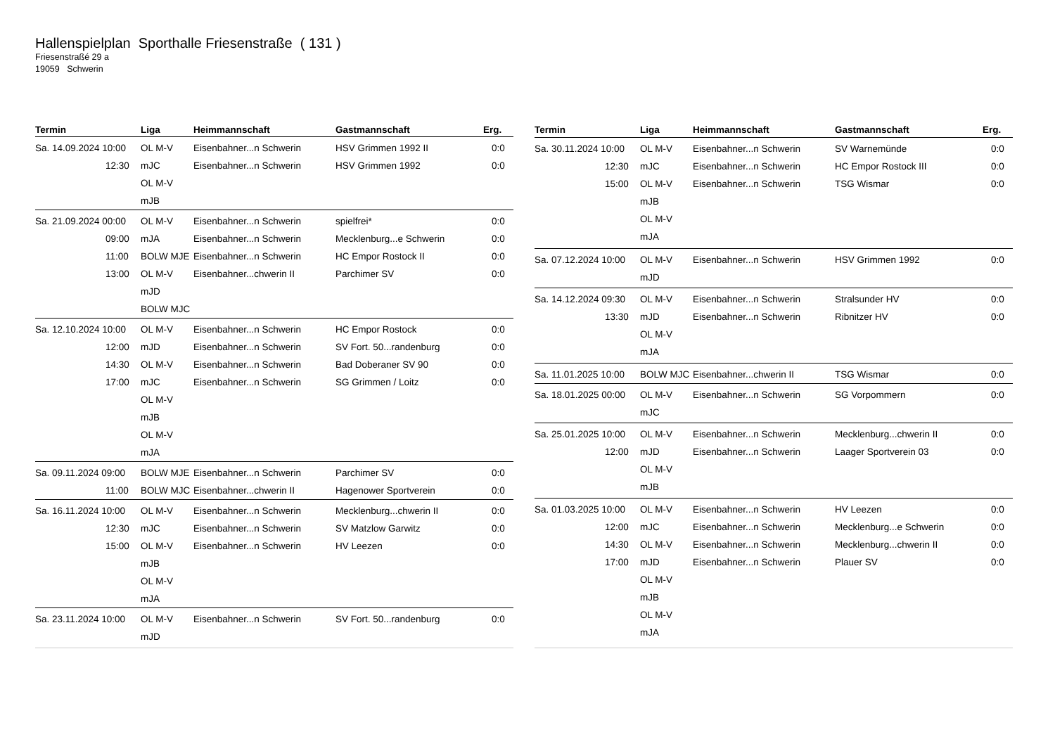Hallenspielplan Sporthalle Friesenstraße ( 131 )
Friesenstraßé 29 a
19059 Schwerin
| Termin | Liga | Heimmannschaft | Gastmannschaft | Erg. |
| --- | --- | --- | --- | --- |
| Sa. 14.09.2024 10:00 12:30 | OL M-V mJC OL M-V mJB | Eisenbahner...n Schwerin Eisenbahner...n Schwerin | HSV Grimmen 1992 II HSV Grimmen 1992 | 0:0 0:0 |
| Sa. 21.09.2024 00:00 09:00 11:00 13:00 | OL M-V mJA BOLW MJE OL M-V mJD BOLW MJC | Eisenbahner...n Schwerin Eisenbahner...n Schwerin Eisenbahner...n Schwerin Eisenbahner...chwerin II | spielfrei* Mecklenburg...e Schwerin HC Empor Rostock II Parchimer SV | 0:0 0:0 0:0 0:0 |
| Sa. 12.10.2024 10:00 12:00 14:30 17:00 | OL M-V mJD OL M-V mJC OL M-V mJB OL M-V mJA | Eisenbahner...n Schwerin Eisenbahner...n Schwerin Eisenbahner...n Schwerin Eisenbahner...n Schwerin | HC Empor Rostock SV Fort. 50...randenburg Bad Doberaner SV 90 SG Grimmen / Loitz | 0:0 0:0 0:0 0:0 |
| Sa. 09.11.2024 09:00 11:00 | BOLW MJE BOLW MJC | Eisenbahner...n Schwerin Eisenbahner...chwerin II | Parchimer SV Hagenower Sportverein | 0:0 0:0 |
| Sa. 16.11.2024 10:00 12:30 15:00 | OL M-V mJC OL M-V mJB OL M-V mJA | Eisenbahner...n Schwerin Eisenbahner...n Schwerin Eisenbahner...n Schwerin | Mecklenburg...chwerin II SV Matzlow Garwitz HV Leezen | 0:0 0:0 0:0 |
| Sa. 23.11.2024 10:00 | OL M-V mJD | Eisenbahner...n Schwerin | SV Fort. 50...randenburg | 0:0 |
| Termin | Liga | Heimmannschaft | Gastmannschaft | Erg. |
| --- | --- | --- | --- | --- |
| Sa. 30.11.2024 10:00 12:30 15:00 | OL M-V mJC OL M-V mJB OL M-V mJA | Eisenbahner...n Schwerin Eisenbahner...n Schwerin Eisenbahner...n Schwerin | SV Warnemünde HC Empor Rostock III TSG Wismar | 0:0 0:0 0:0 |
| Sa. 07.12.2024 10:00 | OL M-V mJD | Eisenbahner...n Schwerin | HSV Grimmen 1992 | 0:0 |
| Sa. 14.12.2024 09:30 13:30 | OL M-V mJD OL M-V mJA | Eisenbahner...n Schwerin Eisenbahner...n Schwerin | Stralsunder HV Ribnitzer HV | 0:0 0:0 |
| Sa. 11.01.2025 10:00 | BOLW MJC | Eisenbahner...chwerin II | TSG Wismar | 0:0 |
| Sa. 18.01.2025 00:00 | OL M-V mJC | Eisenbahner...n Schwerin | SG Vorpommern | 0:0 |
| Sa. 25.01.2025 10:00 12:00 | OL M-V mJD OL M-V mJB | Eisenbahner...n Schwerin Eisenbahner...n Schwerin | Mecklenburg...chwerin II Laager Sportverein 03 | 0:0 0:0 |
| Sa. 01.03.2025 10:00 12:00 14:30 17:00 | OL M-V mJC OL M-V mJD OL M-V mJB OL M-V mJA | Eisenbahner...n Schwerin Eisenbahner...n Schwerin Eisenbahner...n Schwerin Eisenbahner...n Schwerin | HV Leezen Mecklenburg...e Schwerin Mecklenburg...chwerin II Plauer SV | 0:0 0:0 0:0 0:0 |